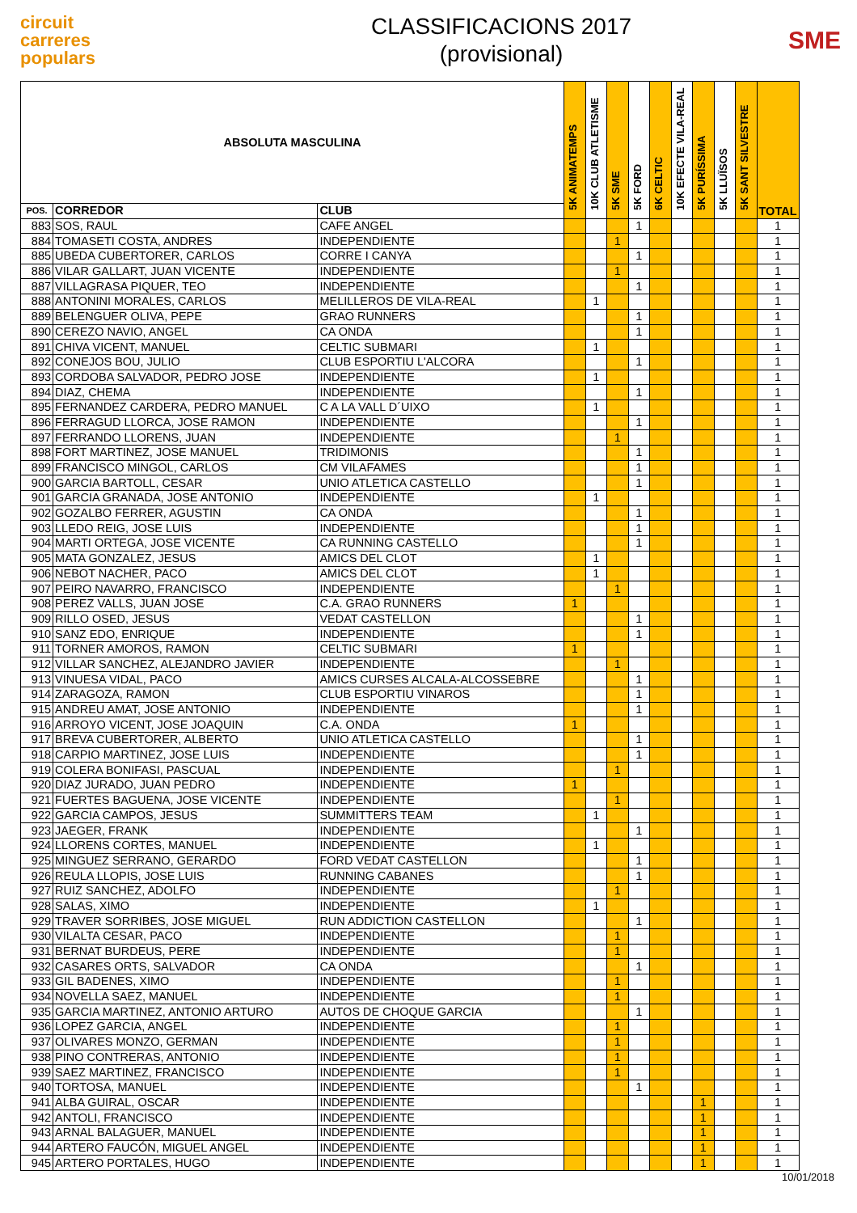circuit
carreres
populars
CLASSIFICACIONS 2017
(provisional)
SME
| ABSOLUTA MASCULINA | | | 5K ANIMATEMPS | 10K CLUB ATLETISME | 5K SME | 5K FORD | 6K CELTIC | 10K EFECTE VILA-REAL | 5K PURÍSSIMA | 5K LLUÏSOS | 5K SANT SILVESTRE | TOTAL |
| --- | --- | --- | --- | --- | --- | --- | --- | --- | --- | --- | --- | --- |
| POS. | CORREDOR | CLUB | | | | | | | | | | |
| 883 | SOS, RAUL | CAFE ANGEL | | | | 1 | | | | | | 1 |
| 884 | TOMASETI COSTA, ANDRES | INDEPENDIENTE | | | 1 | | | | | | | 1 |
| 885 | UBEDA CUBERTORER, CARLOS | CORRE I CANYA | | | | 1 | | | | | | 1 |
| 886 | VILAR GALLART, JUAN VICENTE | INDEPENDIENTE | | | 1 | | | | | | | 1 |
| 887 | VILLAGRASA PIQUER, TEO | INDEPENDIENTE | | | | 1 | | | | | | 1 |
| 888 | ANTONINI MORALES, CARLOS | MELILLEROS DE VILA-REAL | | 1 | | | | | | | | 1 |
| 889 | BELENGUER OLIVA, PEPE | GRAO RUNNERS | | | | 1 | | | | | | 1 |
| 890 | CEREZO NAVIO, ANGEL | CA ONDA | | | | 1 | | | | | | 1 |
| 891 | CHIVA VICENT, MANUEL | CELTIC SUBMARI | | 1 | | | | | | | | 1 |
| 892 | CONEJOS BOU, JULIO | CLUB ESPORTIU L'ALCORA | | | | 1 | | | | | | 1 |
| 893 | CORDOBA SALVADOR, PEDRO JOSE | INDEPENDIENTE | | 1 | | | | | | | | 1 |
| 894 | DIAZ, CHEMA | INDEPENDIENTE | | | | 1 | | | | | | 1 |
| 895 | FERNANDEZ CARDERA, PEDRO MANUEL | C A LA VALL D´UIXO | | 1 | | | | | | | | 1 |
| 896 | FERRAGUD LLORCA, JOSE RAMON | INDEPENDIENTE | | | | 1 | | | | | | 1 |
| 897 | FERRANDO LLORENS, JUAN | INDEPENDIENTE | | | 1 | | | | | | | 1 |
| 898 | FORT MARTINEZ, JOSE MANUEL | TRIDIMONIS | | | | 1 | | | | | | 1 |
| 899 | FRANCISCO MINGOL, CARLOS | CM VILAFAMES | | | | 1 | | | | | | 1 |
| 900 | GARCIA BARTOLL, CESAR | UNIO ATLETICA CASTELLO | | | | 1 | | | | | | 1 |
| 901 | GARCIA GRANADA, JOSE ANTONIO | INDEPENDIENTE | | 1 | | | | | | | | 1 |
| 902 | GOZALBO FERRER, AGUSTIN | CA ONDA | | | | 1 | | | | | | 1 |
| 903 | LLEDO REIG, JOSE LUIS | INDEPENDIENTE | | | | 1 | | | | | | 1 |
| 904 | MARTI ORTEGA, JOSE VICENTE | CA RUNNING CASTELLO | | | | 1 | | | | | | 1 |
| 905 | MATA GONZALEZ, JESUS | AMICS DEL CLOT | | 1 | | | | | | | | 1 |
| 906 | NEBOT NACHER, PACO | AMICS DEL CLOT | | 1 | | | | | | | | 1 |
| 907 | PEIRO NAVARRO, FRANCISCO | INDEPENDIENTE | | | 1 | | | | | | | 1 |
| 908 | PEREZ VALLS, JUAN JOSE | C.A. GRAO RUNNERS | 1 | | | | | | | | | 1 |
| 909 | RILLO OSED, JESUS | VEDAT CASTELLON | | | | 1 | | | | | | 1 |
| 910 | SANZ EDO, ENRIQUE | INDEPENDIENTE | | | | 1 | | | | | | 1 |
| 911 | TORNER AMOROS, RAMON | CELTIC SUBMARI | 1 | | | | | | | | | 1 |
| 912 | VILLAR SANCHEZ, ALEJANDRO JAVIER | INDEPENDIENTE | | | 1 | | | | | | | 1 |
| 913 | VINUESA VIDAL, PACO | AMICS CURSES ALCALA-ALCOSSEBRE | | | | 1 | | | | | | 1 |
| 914 | ZARAGOZA, RAMON | CLUB ESPORTIU VINAROS | | | | 1 | | | | | | 1 |
| 915 | ANDREU AMAT, JOSE ANTONIO | INDEPENDIENTE | | | | 1 | | | | | | 1 |
| 916 | ARROYO VICENT, JOSE JOAQUIN | C.A. ONDA | 1 | | | | | | | | | 1 |
| 917 | BREVA CUBERTORER, ALBERTO | UNIO ATLETICA CASTELLO | | | | 1 | | | | | | 1 |
| 918 | CARPIO MARTINEZ, JOSE LUIS | INDEPENDIENTE | | | | 1 | | | | | | 1 |
| 919 | COLERA BONIFASI, PASCUAL | INDEPENDIENTE | | | 1 | | | | | | | 1 |
| 920 | DIAZ JURADO, JUAN PEDRO | INDEPENDIENTE | 1 | | | | | | | | | 1 |
| 921 | FUERTES BAGUENA, JOSE VICENTE | INDEPENDIENTE | | | 1 | | | | | | | 1 |
| 922 | GARCIA CAMPOS, JESUS | SUMMITTERS TEAM | | 1 | | | | | | | | 1 |
| 923 | JAEGER, FRANK | INDEPENDIENTE | | | | 1 | | | | | | 1 |
| 924 | LLORENS CORTES, MANUEL | INDEPENDIENTE | | 1 | | | | | | | | 1 |
| 925 | MINGUEZ SERRANO, GERARDO | FORD VEDAT CASTELLON | | | | 1 | | | | | | 1 |
| 926 | REULA LLOPIS, JOSE LUIS | RUNNING CABANES | | | | 1 | | | | | | 1 |
| 927 | RUIZ SANCHEZ, ADOLFO | INDEPENDIENTE | | | 1 | | | | | | | 1 |
| 928 | SALAS, XIMO | INDEPENDIENTE | | 1 | | | | | | | | 1 |
| 929 | TRAVER SORRIBES, JOSE MIGUEL | RUN ADDICTION CASTELLON | | | | 1 | | | | | | 1 |
| 930 | VILALTA CESAR, PACO | INDEPENDIENTE | | | 1 | | | | | | | 1 |
| 931 | BERNAT BURDEUS, PERE | INDEPENDIENTE | | | 1 | | | | | | | 1 |
| 932 | CASARES ORTS, SALVADOR | CA ONDA | | | | 1 | | | | | | 1 |
| 933 | GIL BADENES, XIMO | INDEPENDIENTE | | | 1 | | | | | | | 1 |
| 934 | NOVELLA SAEZ, MANUEL | INDEPENDIENTE | | | 1 | | | | | | | 1 |
| 935 | GARCIA MARTINEZ, ANTONIO ARTURO | AUTOS DE CHOQUE GARCIA | | | | 1 | | | | | | 1 |
| 936 | LOPEZ GARCIA, ANGEL | INDEPENDIENTE | | | 1 | | | | | | | 1 |
| 937 | OLIVARES MONZO, GERMAN | INDEPENDIENTE | | | 1 | | | | | | | 1 |
| 938 | PINO CONTRERAS, ANTONIO | INDEPENDIENTE | | | 1 | | | | | | | 1 |
| 939 | SAEZ MARTINEZ, FRANCISCO | INDEPENDIENTE | | | 1 | | | | | | | 1 |
| 940 | TORTOSA, MANUEL | INDEPENDIENTE | | | | 1 | | | | | | 1 |
| 941 | ALBA GUIRAL, OSCAR | INDEPENDIENTE | | | | | | | 1 | | | 1 |
| 942 | ANTOLI, FRANCISCO | INDEPENDIENTE | | | | | | | 1 | | | 1 |
| 943 | ARNAL BALAGUER, MANUEL | INDEPENDIENTE | | | | | | | 1 | | | 1 |
| 944 | ARTERO FAUCÓN, MIGUEL ANGEL | INDEPENDIENTE | | | | | | | 1 | | | 1 |
| 945 | ARTERO PORTALES, HUGO | INDEPENDIENTE | | | | | | | 1 | | | 1 |
10/01/2018